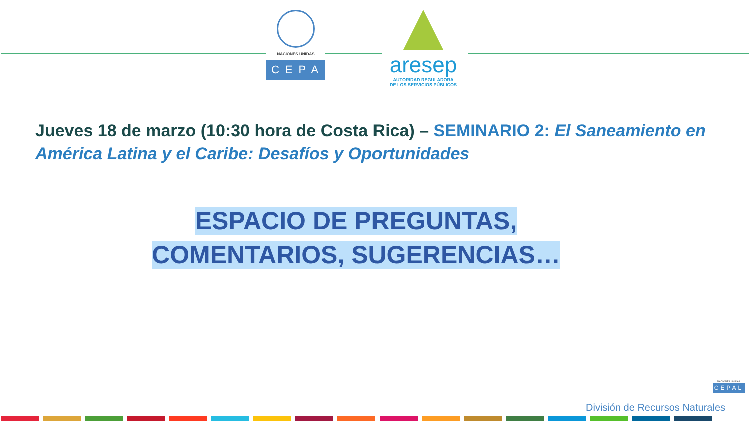NACIONES UNIDAS
CEPAL
aresep
AUTORIDAD REGULADORA
DE LOS SERVICIOS PÚBLICOS
Jueves 18 de marzo (10:30 hora de Costa Rica) – SEMINARIO 2: El Saneamiento en América Latina y el Caribe: Desafíos y Oportunidades
ESPACIO DE PREGUNTAS,
COMENTARIOS, SUGERENCIAS…
División de Recursos Naturales
NACIONES UNIDAS
CEPAL